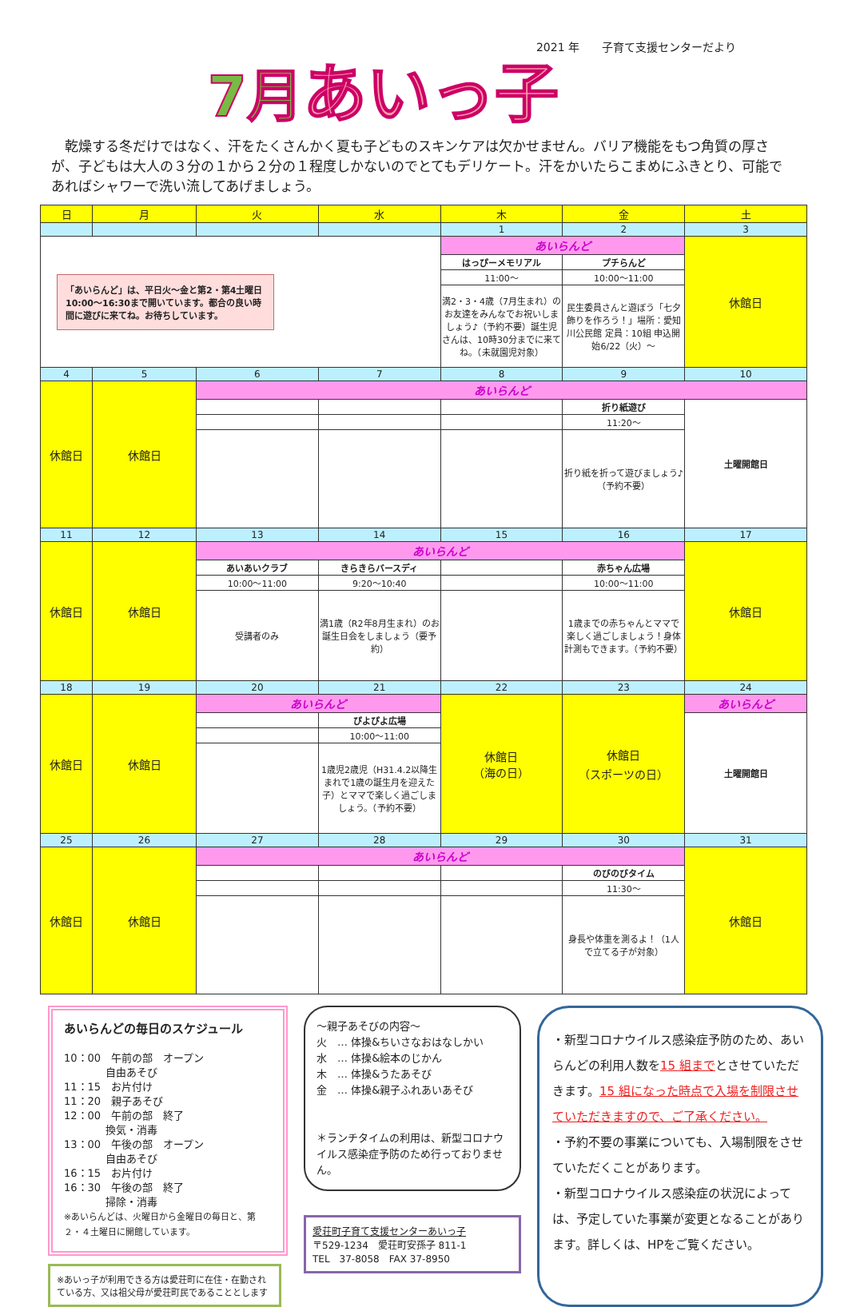2021 年　　子育て支援センターだより
7月あいっ子
乾燥する冬だけではなく、汗をたくさんかく夏も子どものスキンケアは欠かせません。バリア機能をもつ角質の厚さが、子どもは大人の３分の１から２分の１程度しかないのでとてもデリケート。汗をかいたらこまめにふきとり、可能であればシャワーで洗い流してあげましょう。
| 日 | 月 | 火 | 水 | 木 | 金 | 土 |
| --- | --- | --- | --- | --- | --- | --- |
| | | | | 1 | 2 | 3 |
| 「あいらんど」は、平日火～金と第2・第4土曜日10:00～16:30まで開いています。都合の良い時間に遊びに来てね。お待ちしています。 | | | | あいらんど | | 休館日 |
| | | | | はっぴーメモリアル | プチらんど | |
| | | | | 11:00～ | 10:00～11:00 | |
| | | | | 満2・3・4歳（7月生まれ）のお友達をみんなでお祝いしましょう♪（予約不要）誕生児さんは、10時30分までに来てね。（未就園児対象） | 民生委員さんと遊ぼう「七夕飾りを作ろう！」場所：愛知川公民館 定員：10組 申込開始6/22（火）～ | |
| 4 | 5 | 6 | 7 | 8 | 9 | 10 |
| 休館日 | 休館日 | あいらんど | | | | |
| | | | | | 折り紙遊び | 土曜開館日 |
| | | | | | 11:20～ | |
| | | | | | 折り紙を折って遊びましょう♪（予約不要） | |
| 11 | 12 | 13 | 14 | 15 | 16 | 17 |
| 休館日 | 休館日 | あいらんど | | | | 休館日 |
| | | あいあいクラブ | きらきらバースディ | | 赤ちゃん広場 | |
| | | 10:00～11:00 | 9:20～10:40 | | 10:00～11:00 | |
| | | 受講者のみ | 満1歳（R2年8月生まれ）のお誕生日会をしましょう（要予約） | | 1歳までの赤ちゃんとママで楽しく過ごしましょう！身体計測もできます。（予約不要） | |
| 18 | 19 | 20 | 21 | 22 | 23 | 24 |
| 休館日 | 休館日 | あいらんど | | 休館日 （海の日） | 休館日 （スポーツの日） | あいらんど |
| | | | ぴよぴよ広場 | | | 土曜開館日 |
| | | | 10:00～11:00 | | | |
| | | | 1歳児2歳児（H31.4.2以降生まれで1歳の誕生月を迎えた子）とママで楽しく過ごしましょう。（予約不要） | | | |
| 25 | 26 | 27 | 28 | 29 | 30 | 31 |
| 休館日 | 休館日 | あいらんど | | | | 休館日 |
| | | | | | のびのびタイム | |
| | | | | | 11:30～ | |
| | | | | | 身長や体重を測るよ！（1人で立てる子が対象） | |
あいらんどの毎日のスケジュール
10：00　午前の部　オープン
　　　　自由あそび
11：15　お片付け
11：20　親子あそび
12：00　午前の部　終了
　　　　換気・消毒
13：00　午後の部　オープン
　　　　自由あそび
16：15　お片付け
16：30　午後の部　終了
　　　　掃除・消毒
※あいらんどは、火曜日から金曜日の毎日と、第２・４土曜日に開館しています。
※あいっ子が利用できる方は愛荘町に在住・在勤されている方、又は祖父母が愛荘町民であることとします
～親子あそびの内容～
火　… 体操&ちいさなおはなしかい
水　… 体操&絵本のじかん
木　… 体操&うたあそび
金　… 体操&親子ふれあいあそび
＊ランチタイムの利用は、新型コロナウイルス感染症予防のため行っておりません。
愛荘町子育て支援センターあいっ子
〒529-1234　愛荘町安孫子 811-1
TEL　37-8058　FAX 37-8950
・新型コロナウイルス感染症予防のため、あいらんどの利用人数を15 組までとさせていただきます。15 組になった時点で入場を制限させていただきますので、ご了承ください。
・予約不要の事業についても、入場制限をさせていただくことがあります。
・新型コロナウイルス感染症の状況によっては、予定していた事業が変更となることがあります。詳しくは、HPをご覧ください。